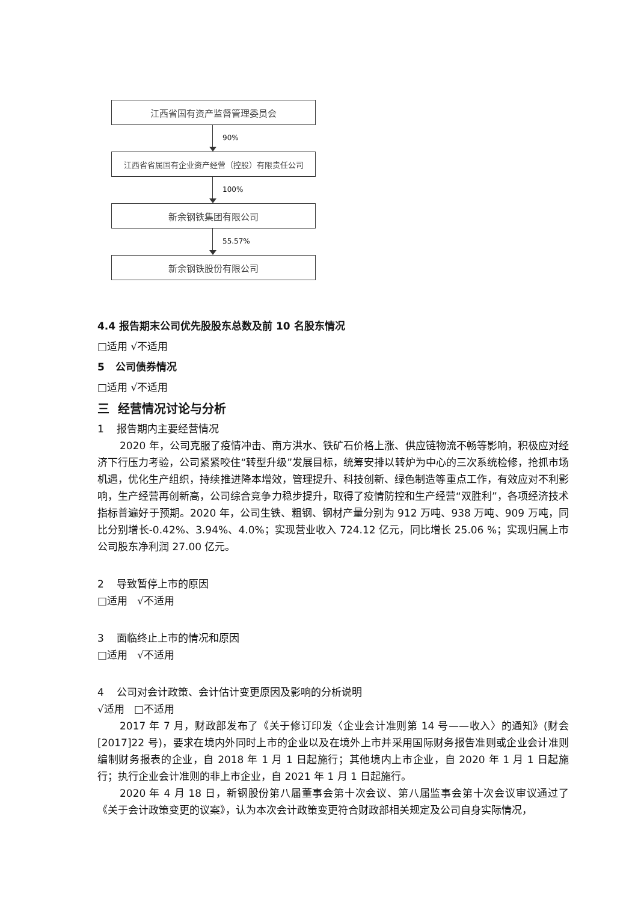江西省国有资产监督管理委员会
90%
江西省省属国有企业资产经营（控股）有限责任公司
100%
新余钢铁集团有限公司
55.57%
新余钢铁股份有限公司
4.4 报告期末公司优先股股东总数及前 10 名股东情况
□适用 √不适用
5 公司债券情况
□适用 √不适用
三 经营情况讨论与分析
1 报告期内主要经营情况
2020 年，公司克服了疫情冲击、南方洪水、铁矿石价格上涨、供应链物流不畅等影响，积极应对经济下行压力考验，公司紧紧咬住“转型升级”发展目标，统筹安排以转炉为中心的三次系统检修，抢抓市场机遇，优化生产组织，持续推进降本增效，管理提升、科技创新、绿色制造等重点工作，有效应对不利影响，生产经营再创新高，公司综合竞争力稳步提升，取得了疫情防控和生产经营“双胜利”，各项经济技术指标普遍好于预期。2020 年，公司生铁、粗钢、钢材产量分别为 912 万吨、938 万吨、909 万吨，同比分别增长-0.42%、3.94%、4.0%；实现营业收入 724.12 亿元，同比增长 25.06 %；实现归属上市公司股东净利润 27.00 亿元。
2 导致暂停上市的原因
□适用 √不适用
3 面临终止上市的情况和原因
□适用 √不适用
4 公司对会计政策、会计估计变更原因及影响的分析说明
√适用 □不适用
2017 年 7 月，财政部发布了《关于修订印发〈企业会计准则第 14 号——收入〉的通知》(财会[2017]22 号)，要求在境内外同时上市的企业以及在境外上市并采用国际财务报告准则或企业会计准则编制财务报表的企业，自 2018 年 1 月 1 日起施行；其他境内上市企业，自 2020 年 1 月 1 日起施行；执行企业会计准则的非上市企业，自 2021 年 1 月 1 日起施行。
2020 年 4 月 18 日，新钢股份第八届董事会第十次会议、第八届监事会第十次会议审议通过了《关于会计政策变更的议案》，认为本次会计政策变更符合财政部相关规定及公司自身实际情况，